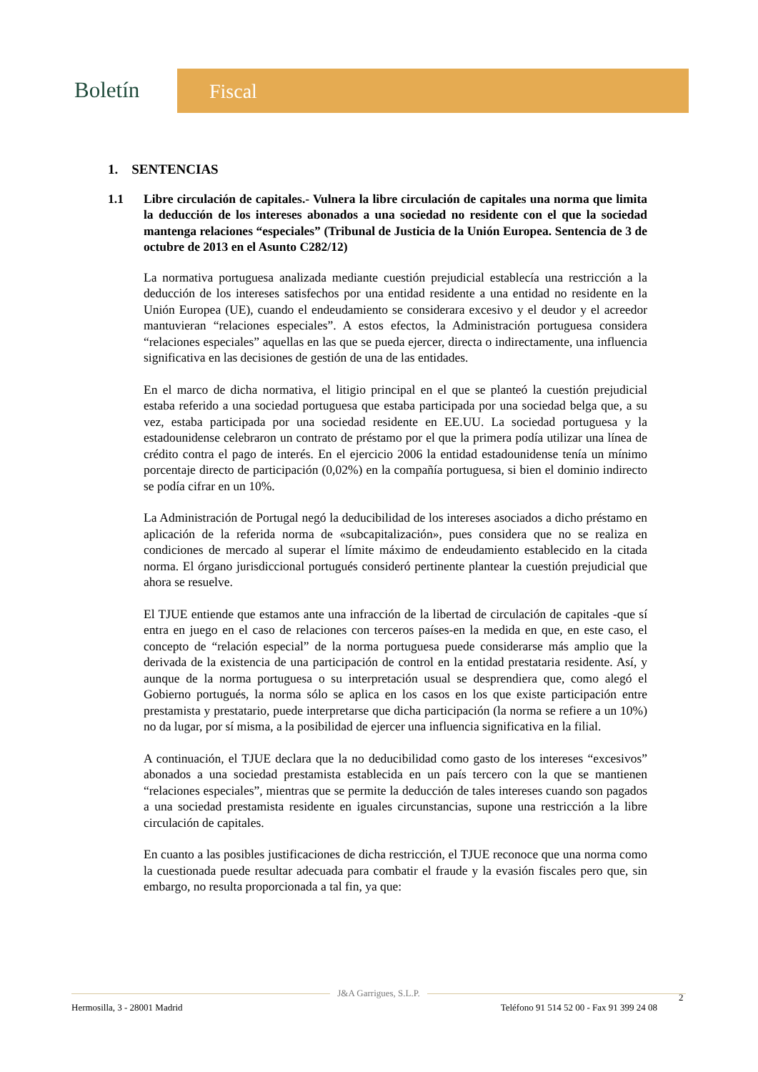Boletín
Fiscal
1. SENTENCIAS
1.1 Libre circulación de capitales.- Vulnera la libre circulación de capitales una norma que limita la deducción de los intereses abonados a una sociedad no residente con el que la sociedad mantenga relaciones “especiales” (Tribunal de Justicia de la Unión Europea. Sentencia de 3 de octubre de 2013 en el Asunto C282/12)
La normativa portuguesa analizada mediante cuestión prejudicial establecía una restricción a la deducción de los intereses satisfechos por una entidad residente a una entidad no residente en la Unión Europea (UE), cuando el endeudamiento se considerara excesivo y el deudor y el acreedor mantuvieran “relaciones especiales”. A estos efectos, la Administración portuguesa considera “relaciones especiales” aquellas en las que se pueda ejercer, directa o indirectamente, una influencia significativa en las decisiones de gestión de una de las entidades.
En el marco de dicha normativa, el litigio principal en el que se planteó la cuestión prejudicial estaba referido a una sociedad portuguesa que estaba participada por una sociedad belga que, a su vez, estaba participada por una sociedad residente en EE.UU. La sociedad portuguesa y la estadounidense celebraron un contrato de préstamo por el que la primera podía utilizar una línea de crédito contra el pago de interés. En el ejercicio 2006 la entidad estadounidense tenía un mínimo porcentaje directo de participación (0,02%) en la compañía portuguesa, si bien el dominio indirecto se podía cifrar en un 10%.
La Administración de Portugal negó la deducibilidad de los intereses asociados a dicho préstamo en aplicación de la referida norma de «subcapitalización», pues considera que no se realiza en condiciones de mercado al superar el límite máximo de endeudamiento establecido en la citada norma. El órgano jurisdiccional portugués consideró pertinente plantear la cuestión prejudicial que ahora se resuelve.
El TJUE entiende que estamos ante una infracción de la libertad de circulación de capitales -que sí entra en juego en el caso de relaciones con terceros países-en la medida en que, en este caso, el concepto de “relación especial” de la norma portuguesa puede considerarse más amplio que la derivada de la existencia de una participación de control en la entidad prestataria residente. Así, y aunque de la norma portuguesa o su interpretación usual se desprendiera que, como alegó el Gobierno portugués, la norma sólo se aplica en los casos en los que existe participación entre prestamista y prestatario, puede interpretarse que dicha participación (la norma se refiere a un 10%) no da lugar, por sí misma, a la posibilidad de ejercer una influencia significativa en la filial.
A continuación, el TJUE declara que la no deducibilidad como gasto de los intereses “excesivos” abonados a una sociedad prestamista establecida en un país tercero con la que se mantienen “relaciones especiales”, mientras que se permite la deducción de tales intereses cuando son pagados a una sociedad prestamista residente en iguales circunstancias, supone una restricción a la libre circulación de capitales.
En cuanto a las posibles justificaciones de dicha restricción, el TJUE reconoce que una norma como la cuestionada puede resultar adecuada para combatir el fraude y la evasión fiscales pero que, sin embargo, no resulta proporcionada a tal fin, ya que:
J&A Garrigues, S.L.P.
Hermosilla, 3 - 28001 Madrid Teléfono 91 514 52 00 - Fax 91 399 24 08
2